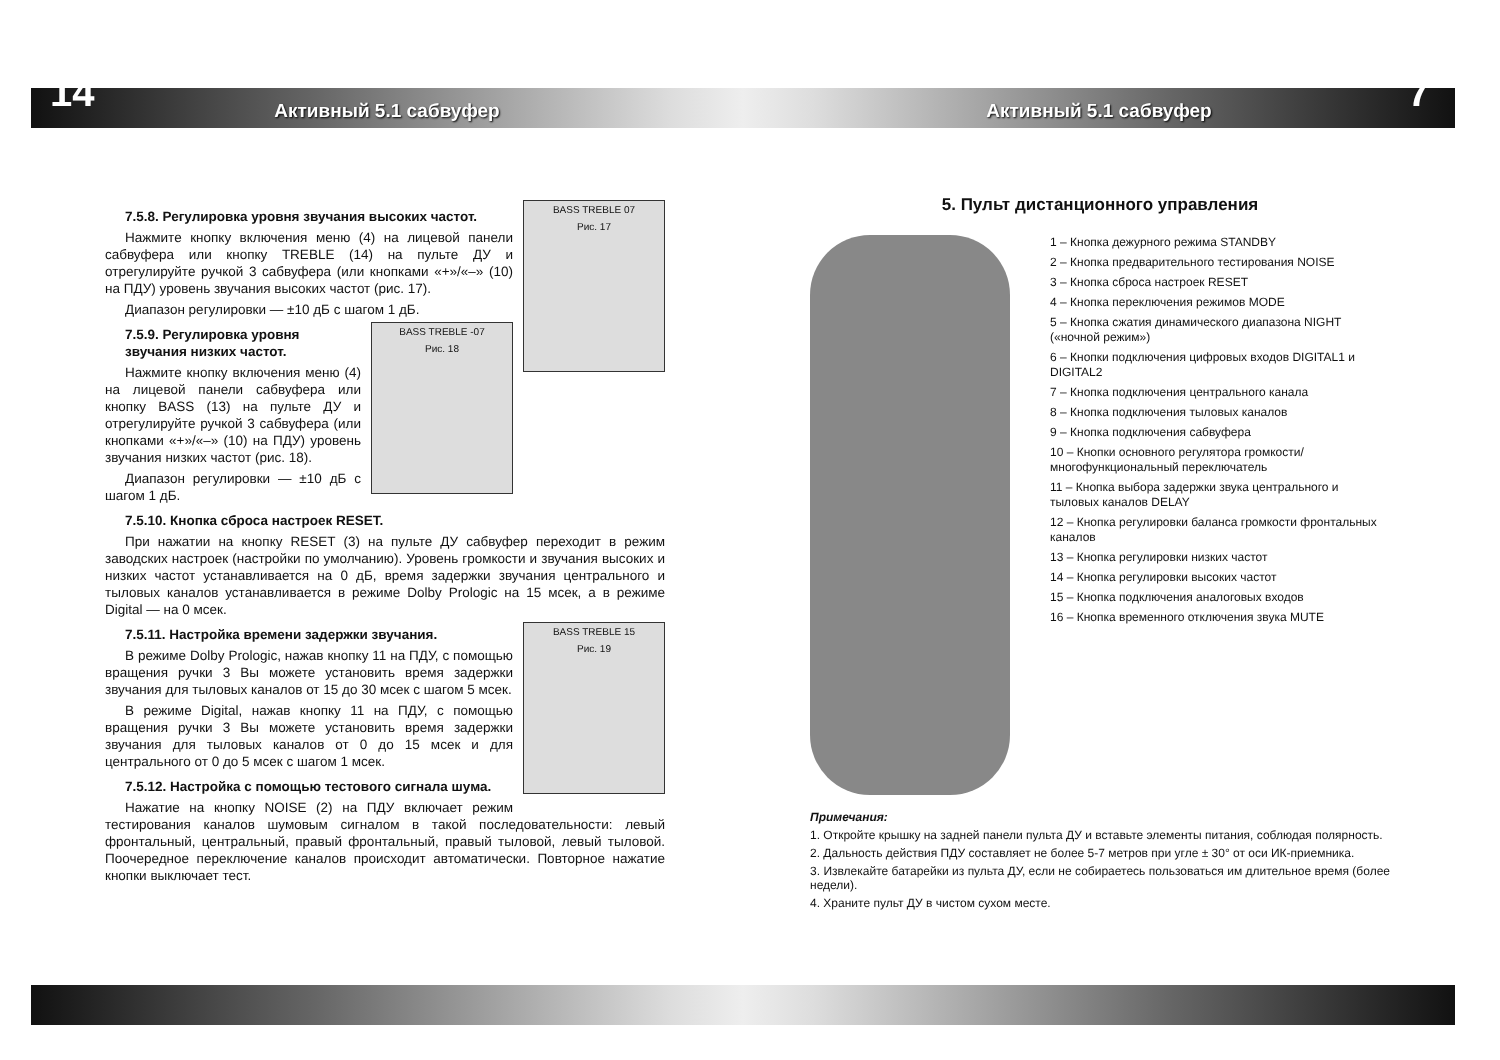14 7
Активный 5.1 сабвуфер Активный 5.1 сабвуфер
BASS TREBLE 07
Рис. 17
7.5.8. Регулировка уровня звучания высоких частот.
Нажмите кнопку включения меню (4) на лицевой панели сабвуфера или кнопку TREBLE (14) на пульте ДУ и отрегулируйте ручкой 3 сабвуфера (или кнопками «+»/«–» (10) на ПДУ) уровень звучания высоких частот (рис. 17).
Диапазон регулировки — ±10 дБ с шагом 1 дБ.
BASS TREBLE -07
Рис. 18
7.5.9. Регулировка уровня звучания низких частот.
Нажмите кнопку включения меню (4) на лицевой панели сабвуфера или кнопку BASS (13) на пульте ДУ и отрегулируйте ручкой 3 сабвуфера (или кнопками «+»/«–» (10) на ПДУ) уровень звучания низких частот (рис. 18).
Диапазон регулировки — ±10 дБ с шагом 1 дБ.
7.5.10. Кнопка сброса настроек RESET.
При нажатии на кнопку RESET (3) на пульте ДУ сабвуфер переходит в режим заводских настроек (настройки по умолчанию). Уровень громкости и звучания высоких и низких частот устанавливается на 0 дБ, время задержки звучания центрального и тыловых каналов устанавливается в режиме Dolby Prologic на 15 мсек, а в режиме Digital — на 0 мсек.
BASS TREBLE 15
Рис. 19
7.5.11. Настройка времени задержки звучания.
В режиме Dolby Prologic, нажав кнопку 11 на ПДУ, с помощью вращения ручки 3 Вы можете установить время задержки звучания для тыловых каналов от 15 до 30 мсек с шагом 5 мсек.
В режиме Digital, нажав кнопку 11 на ПДУ, с помощью вращения ручки 3 Вы можете установить время задержки звучания для тыловых каналов от 0 до 15 мсек и для центрального от 0 до 5 мсек с шагом 1 мсек.
7.5.12. Настройка с помощью тестового сигнала шума.
Нажатие на кнопку NOISE (2) на ПДУ включает режим тестирования каналов шумовым сигналом в такой последовательности: левый фронтальный, центральный, правый фронтальный, правый тыловой, левый тыловой. Поочередное переключение каналов происходит автоматически. Повторное нажатие кнопки выключает тест.
5. Пульт дистанционного управления
1 – Кнопка дежурного режима STANDBY
2 – Кнопка предварительного тестирования NOISE
3 – Кнопка сброса настроек RESET
4 – Кнопка переключения режимов MODE
5 – Кнопка сжатия динамического диапазона NIGHT («ночной режим»)
6 – Кнопки подключения цифровых входов DIGITAL1 и DIGITAL2
7 – Кнопка подключения центрального канала
8 – Кнопка подключения тыловых каналов
9 – Кнопка подключения сабвуфера
10 – Кнопки основного регулятора громкости/ многофункциональный переключатель
11 – Кнопка выбора задержки звука центрального и тыловых каналов DELAY
12 – Кнопка регулировки баланса громкости фронтальных каналов
13 – Кнопка регулировки низких частот
14 – Кнопка регулировки высоких частот
15 – Кнопка подключения аналоговых входов
16 – Кнопка временного отключения звука MUTE
Примечания:
1. Откройте крышку на задней панели пульта ДУ и вставьте элементы питания, соблюдая полярность.
2. Дальность действия ПДУ составляет не более 5-7 метров при угле ± 30° от оси ИК-приемника.
3. Извлекайте батарейки из пульта ДУ, если не собираетесь пользоваться им длительное время (более недели).
4. Храните пульт ДУ в чистом сухом месте.